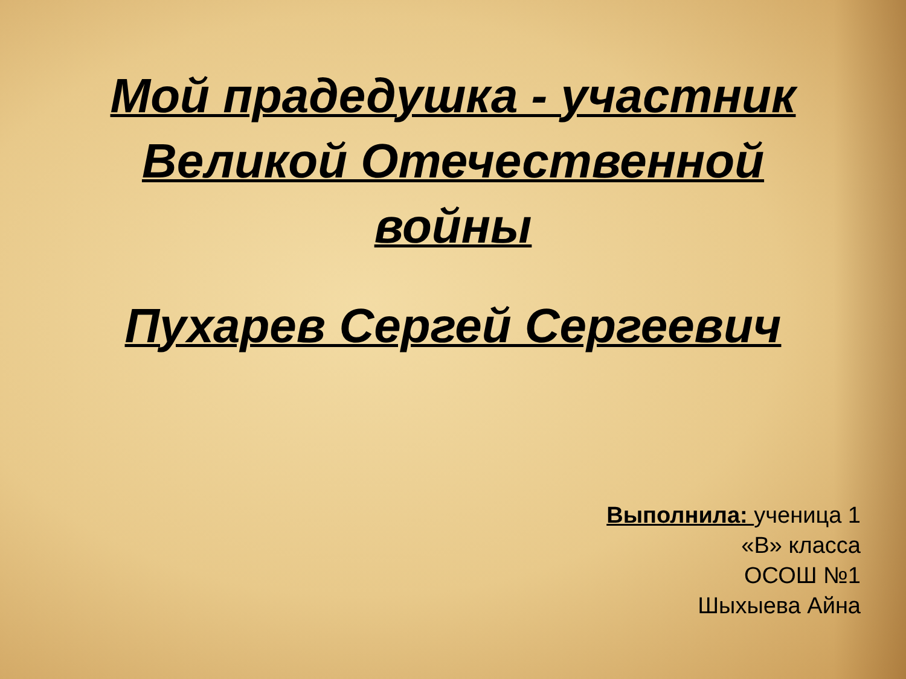Мой прадедушка - участник
Великой Отечественной
войны
Пухарев Сергей Сергеевич
Выполнила: ученица 1
«В» класса
ОСОШ №1
Шыхыева Айна